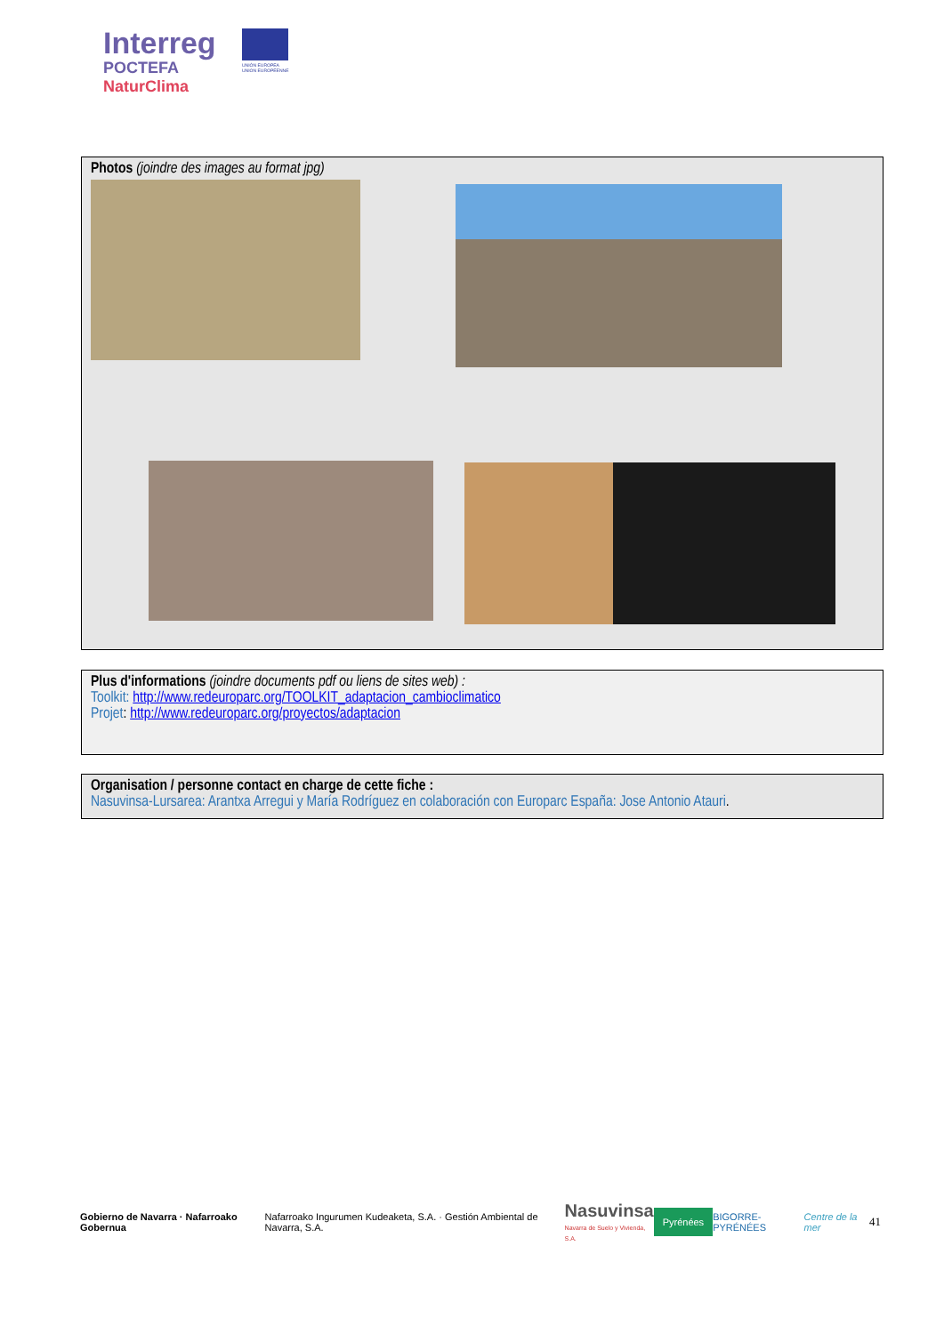Interreg
POCTEFA
NaturClima
UNIÓN EUROPEA
UNION EUROPÉENNE
Photos (joindre des images au format jpg)
Plus d'informations (joindre documents pdf ou liens de sites web) :
Toolkit: http://www.redeuroparc.org/TOOLKIT_adaptacion_cambioclimatico
Projet: http://www.redeuroparc.org/proyectos/adaptacion
Organisation / personne contact en charge de cette fiche :
Nasuvinsa-Lursarea: Arantxa Arregui y María Rodríguez en colaboración con Europarc España: Jose Antonio Atauri.
Gobierno de Navarra · Nafarroako Gobernua Nafarroako Ingurumen Kudeaketa, S.A. · Gestión Ambiental de Navarra, S.A. Nasuvinsa
Navarra de Suelo y Vivienda, S.A. Pyrénées BIGORRE-PYRÉNÉES Centre de la mer 41